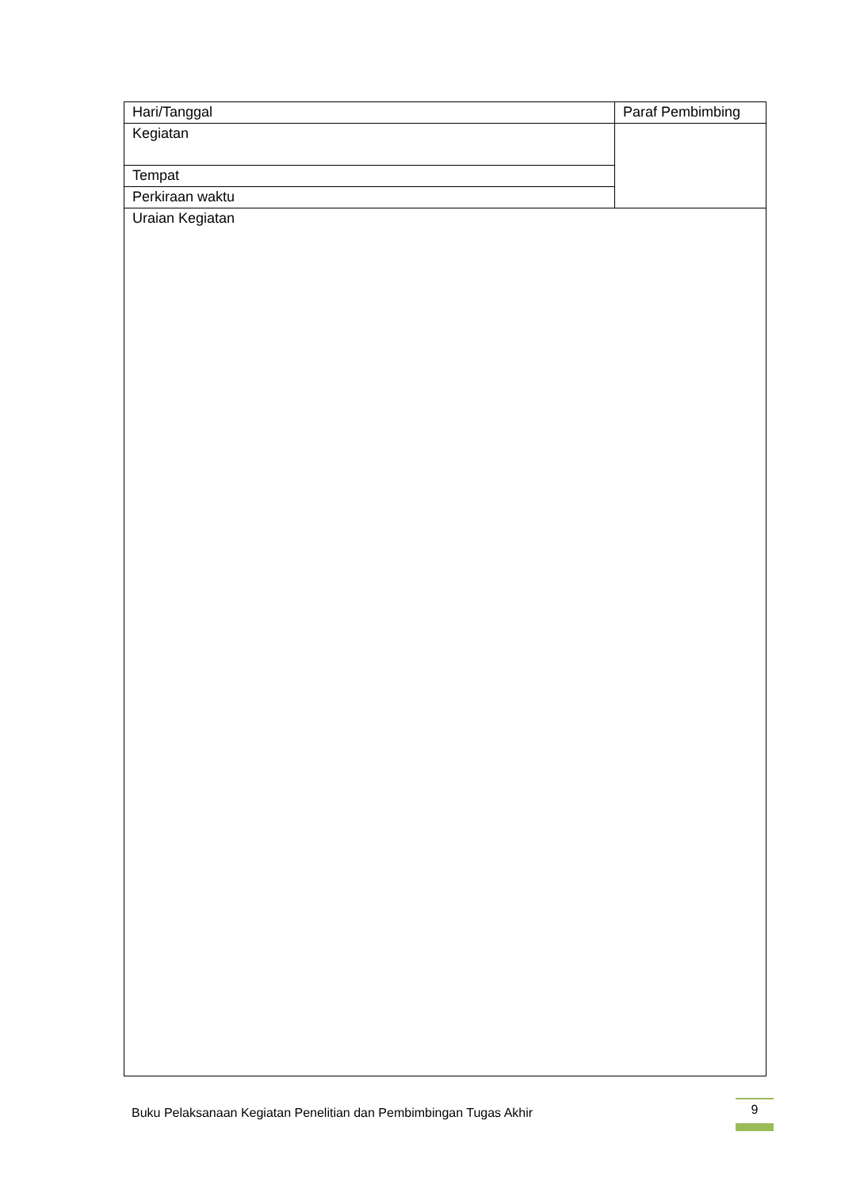| Hari/Tanggal | Paraf Pembimbing |
| Kegiatan | |
| Tempat | |
| Perkiraan waktu | |
| Uraian Kegiatan | |
Buku Pelaksanaan Kegiatan Penelitian dan Pembimbingan Tugas Akhir 9